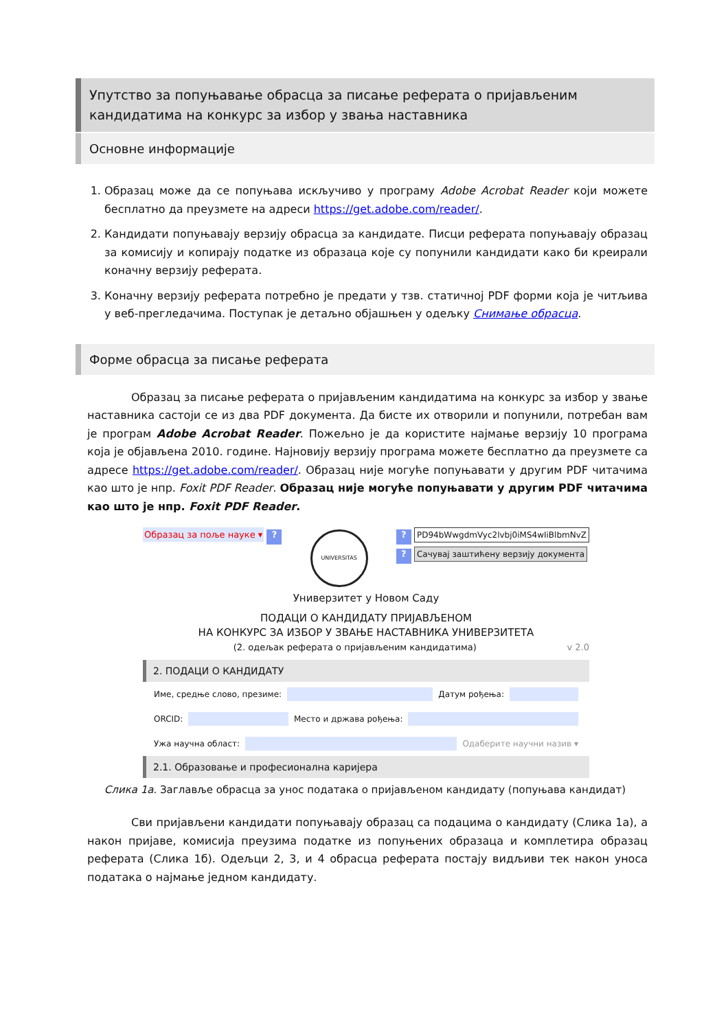Упутство за попуњавање обрасца за писање реферата о пријављеним кандидатима на конкурс за избор у звања наставника
Основне информације
1. Образац може да се попуњава искључиво у програму Adobe Acrobat Reader који можете бесплатно да преузмете на адреси https://get.adobe.com/reader/.
2. Кандидати попуњавају верзију обрасца за кандидате. Писци реферата попуњавају образац за комисију и копирају податке из образаца које су попунили кандидати како би креирали коначну верзију реферата.
3. Коначну верзију реферата потребно је предати у тзв. статичној PDF форми која је читљива у веб-прегледачима. Поступак је детаљно објашњен у одељку Снимање обрасца.
Форме обрасца за писање реферата
    Образац за писање реферата о пријављеним кандидатима на конкурс за избор у звање наставника састоји се из два PDF документа. Да бисте их отворили и попунили, потребан вам је програм Adobe Acrobat Reader. Пожељно је да користите најмање верзију 10 програма која је објављена 2010. године. Најновију верзију програма можете бесплатно да преузмете са адресе https://get.adobe.com/reader/. Образац није могуће попуњавати у другим PDF читачима као што је нпр. Foxit PDF Reader. Образац није могуће попуњавати у другим PDF читачима као што је нпр. Foxit PDF Reader.
Образац за поље науке ▾ ?
UNIVERSITAS
? PD94bWwgdmVyc2lvbj0iMS4wIiBlbmNvZ
? Сачувај заштићену верзију документа
Универзитет у Новом Саду
ПОДАЦИ О КАНДИДАТУ ПРИЈАВЉЕНОМ
НА КОНКУРС ЗА ИЗБОР У ЗВАЊЕ НАСТАВНИКА УНИВЕРЗИТЕТА
(2. одељак реферата о пријављеним кандидатима) v 2.0
2. ПОДАЦИ О КАНДИДАТУ
Име, средње слово, презиме: Датум рођења:
ORCID: Место и држава рођења:
Ужа научна област: Одаберите научни назив ▾
2.1. Образовање и професионална каријера
Слика 1а. Заглавље обрасца за унос података о пријављеном кандидату (попуњава кандидат)
    Сви пријављени кандидати попуњавају образац са подацима о кандидату (Слика 1а), а након пријаве, комисија преузима податке из попуњених образаца и комплетира образац реферата (Слика 1б). Одељци 2, 3, и 4 обрасца реферата постају видљиви тек након уноса података о најмање једном кандидату.